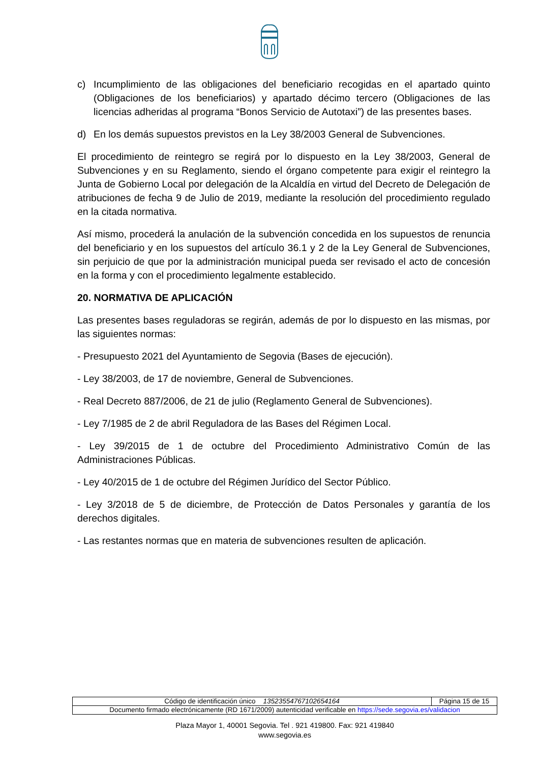c) Incumplimiento de las obligaciones del beneficiario recogidas en el apartado quinto (Obligaciones de los beneficiarios) y apartado décimo tercero (Obligaciones de las licencias adheridas al programa “Bonos Servicio de Autotaxi”) de las presentes bases.
d) En los demás supuestos previstos en la Ley 38/2003 General de Subvenciones.
El procedimiento de reintegro se regirá por lo dispuesto en la Ley 38/2003, General de Subvenciones y en su Reglamento, siendo el órgano competente para exigir el reintegro la Junta de Gobierno Local por delegación de la Alcaldía en virtud del Decreto de Delegación de atribuciones de fecha 9 de Julio de 2019, mediante la resolución del procedimiento regulado en la citada normativa.
Así mismo, procederá la anulación de la subvención concedida en los supuestos de renuncia del beneficiario y en los supuestos del artículo 36.1 y 2 de la Ley General de Subvenciones, sin perjuicio de que por la administración municipal pueda ser revisado el acto de concesión en la forma y con el procedimiento legalmente establecido.
20. NORMATIVA DE APLICACIÓN
Las presentes bases reguladoras se regirán, además de por lo dispuesto en las mismas, por las siguientes normas:
- Presupuesto 2021 del Ayuntamiento de Segovia (Bases de ejecución).
- Ley 38/2003, de 17 de noviembre, General de Subvenciones.
- Real Decreto 887/2006, de 21 de julio (Reglamento General de Subvenciones).
- Ley 7/1985 de 2 de abril Reguladora de las Bases del Régimen Local.
- Ley 39/2015 de 1 de octubre del Procedimiento Administrativo Común de las Administraciones Públicas.
- Ley 40/2015 de 1 de octubre del Régimen Jurídico del Sector Público.
- Ley 3/2018 de 5 de diciembre, de Protección de Datos Personales y garantía de los derechos digitales.
- Las restantes normas que en materia de subvenciones resulten de aplicación.
| Código de identificación único 13523554767102654164 | Página 15 de 15 |
| Documento firmado electrónicamente (RD 1671/2009) autenticidad verificable en https://sede.segovia.es/validacion | |
Plaza Mayor 1, 40001 Segovia. Tel . 921 419800. Fax: 921 419840
www.segovia.es